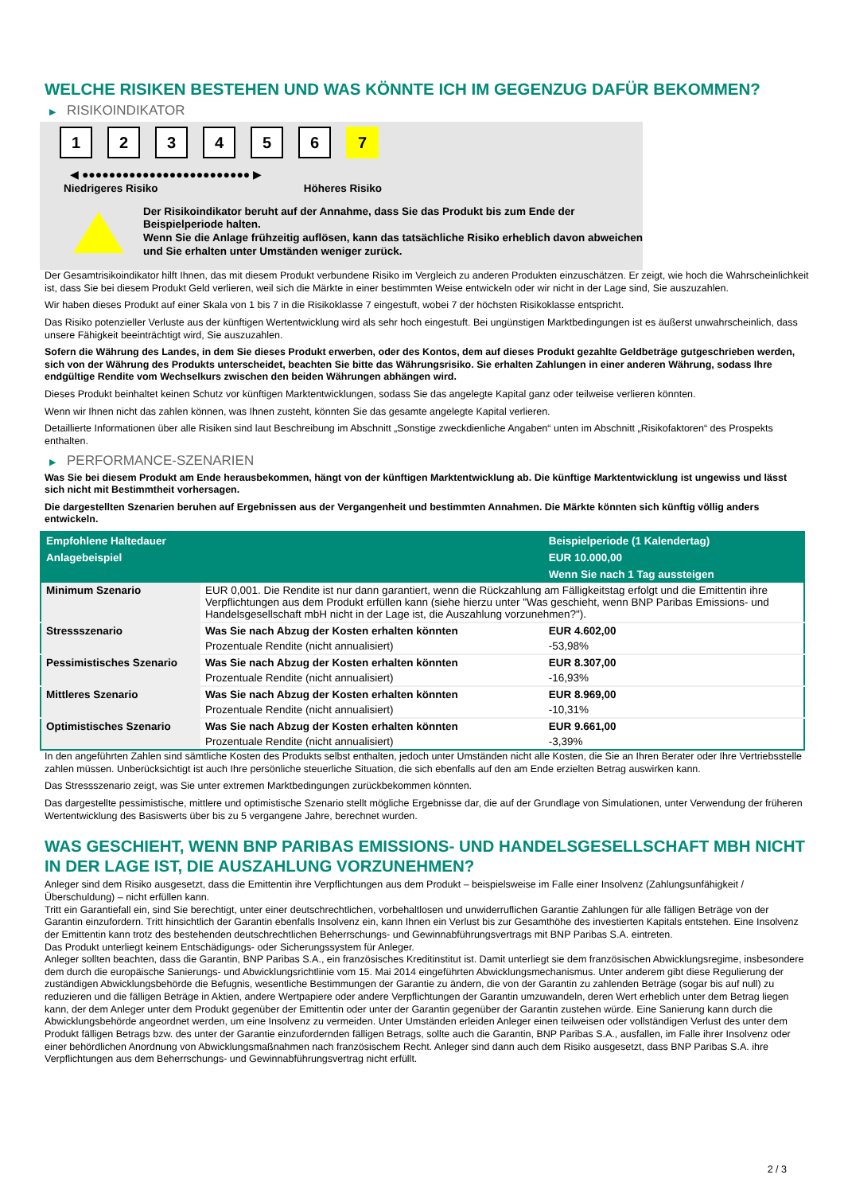WELCHE RISIKEN BESTEHEN UND WAS KÖNNTE ICH IM GEGENZUG DAFÜR BEKOMMEN?
▶ RISIKOINDIKATOR
1 2 3 4 5 6 7
◀ ●●●●●●●●●●●●●●●●●●●●●●●●● ▶
Niedrigeres Risiko Höheres Risiko
Der Risikoindikator beruht auf der Annahme, dass Sie das Produkt bis zum Ende der Beispielperiode halten.
Wenn Sie die Anlage frühzeitig auflösen, kann das tatsächliche Risiko erheblich davon abweichen und Sie erhalten unter Umständen weniger zurück.
Der Gesamtrisikoindikator hilft Ihnen, das mit diesem Produkt verbundene Risiko im Vergleich zu anderen Produkten einzuschätzen. Er zeigt, wie hoch die Wahrscheinlichkeit ist, dass Sie bei diesem Produkt Geld verlieren, weil sich die Märkte in einer bestimmten Weise entwickeln oder wir nicht in der Lage sind, Sie auszuzahlen.
Wir haben dieses Produkt auf einer Skala von 1 bis 7 in die Risikoklasse 7 eingestuft, wobei 7 der höchsten Risikoklasse entspricht.
Das Risiko potenzieller Verluste aus der künftigen Wertentwicklung wird als sehr hoch eingestuft. Bei ungünstigen Marktbedingungen ist es äußerst unwahrscheinlich, dass unsere Fähigkeit beeinträchtigt wird, Sie auszuzahlen.
Sofern die Währung des Landes, in dem Sie dieses Produkt erwerben, oder des Kontos, dem auf dieses Produkt gezahlte Geldbeträge gutgeschrieben werden, sich von der Währung des Produkts unterscheidet, beachten Sie bitte das Währungsrisiko. Sie erhalten Zahlungen in einer anderen Währung, sodass Ihre endgültige Rendite vom Wechselkurs zwischen den beiden Währungen abhängen wird.
Dieses Produkt beinhaltet keinen Schutz vor künftigen Marktentwicklungen, sodass Sie das angelegte Kapital ganz oder teilweise verlieren könnten.
Wenn wir Ihnen nicht das zahlen können, was Ihnen zusteht, könnten Sie das gesamte angelegte Kapital verlieren.
Detaillierte Informationen über alle Risiken sind laut Beschreibung im Abschnitt „Sonstige zweckdienliche Angaben“ unten im Abschnitt „Risikofaktoren“ des Prospekts enthalten.
▶ PERFORMANCE-SZENARIEN
Was Sie bei diesem Produkt am Ende herausbekommen, hängt von der künftigen Marktentwicklung ab. Die künftige Marktentwicklung ist ungewiss und lässt sich nicht mit Bestimmtheit vorhersagen.
Die dargestellten Szenarien beruhen auf Ergebnissen aus der Vergangenheit und bestimmten Annahmen. Die Märkte könnten sich künftig völlig anders entwickeln.
| Empfohlene Haltedauer | | Beispielperiode (1 Kalendertag) |
| --- | --- | --- |
| Anlagebeispiel | | EUR 10.000,00 |
| | | Wenn Sie nach 1 Tag aussteigen |
| Minimum Szenario | EUR 0,001. Die Rendite ist nur dann garantiert, wenn die Rückzahlung am Fälligkeitstag erfolgt und die Emittentin ihre Verpflichtungen aus dem Produkt erfüllen kann (siehe hierzu unter "Was geschieht, wenn BNP Paribas Emissions- und Handelsgesellschaft mbH nicht in der Lage ist, die Auszahlung vorzunehmen?"). | |
| Stressszenario | Was Sie nach Abzug der Kosten erhalten könnten | EUR 4.602,00 |
| | Prozentuale Rendite (nicht annualisiert) | -53,98% |
| Pessimistisches Szenario | Was Sie nach Abzug der Kosten erhalten könnten | EUR 8.307,00 |
| | Prozentuale Rendite (nicht annualisiert) | -16,93% |
| Mittleres Szenario | Was Sie nach Abzug der Kosten erhalten könnten | EUR 8.969,00 |
| | Prozentuale Rendite (nicht annualisiert) | -10,31% |
| Optimistisches Szenario | Was Sie nach Abzug der Kosten erhalten könnten | EUR 9.661,00 |
| | Prozentuale Rendite (nicht annualisiert) | -3,39% |
In den angeführten Zahlen sind sämtliche Kosten des Produkts selbst enthalten, jedoch unter Umständen nicht alle Kosten, die Sie an Ihren Berater oder Ihre Vertriebsstelle zahlen müssen. Unberücksichtigt ist auch Ihre persönliche steuerliche Situation, die sich ebenfalls auf den am Ende erzielten Betrag auswirken kann.
Das Stressszenario zeigt, was Sie unter extremen Marktbedingungen zurückbekommen könnten.
Das dargestellte pessimistische, mittlere und optimistische Szenario stellt mögliche Ergebnisse dar, die auf der Grundlage von Simulationen, unter Verwendung der früheren Wertentwicklung des Basiswerts über bis zu 5 vergangene Jahre, berechnet wurden.
WAS GESCHIEHT, WENN BNP PARIBAS EMISSIONS- UND HANDELSGESELLSCHAFT MBH NICHT IN DER LAGE IST, DIE AUSZAHLUNG VORZUNEHMEN?
Anleger sind dem Risiko ausgesetzt, dass die Emittentin ihre Verpflichtungen aus dem Produkt – beispielsweise im Falle einer Insolvenz (Zahlungsunfähigkeit / Überschuldung) – nicht erfüllen kann.
Tritt ein Garantiefall ein, sind Sie berechtigt, unter einer deutschrechtlichen, vorbehaltlosen und unwiderruflichen Garantie Zahlungen für alle fälligen Beträge von der Garantin einzufordern. Tritt hinsichtlich der Garantin ebenfalls Insolvenz ein, kann Ihnen ein Verlust bis zur Gesamthöhe des investierten Kapitals entstehen. Eine Insolvenz der Emittentin kann trotz des bestehenden deutschrechtlichen Beherrschungs- und Gewinnabführungsvertrags mit BNP Paribas S.A. eintreten.
Das Produkt unterliegt keinem Entschädigungs- oder Sicherungssystem für Anleger.
Anleger sollten beachten, dass die Garantin, BNP Paribas S.A., ein französisches Kreditinstitut ist. Damit unterliegt sie dem französischen Abwicklungsregime, insbesondere dem durch die europäische Sanierungs- und Abwicklungsrichtlinie vom 15. Mai 2014 eingeführten Abwicklungsmechanismus. Unter anderem gibt diese Regulierung der zuständigen Abwicklungsbehörde die Befugnis, wesentliche Bestimmungen der Garantie zu ändern, die von der Garantin zu zahlenden Beträge (sogar bis auf null) zu reduzieren und die fälligen Beträge in Aktien, andere Wertpapiere oder andere Verpflichtungen der Garantin umzuwandeln, deren Wert erheblich unter dem Betrag liegen kann, der dem Anleger unter dem Produkt gegenüber der Emittentin oder unter der Garantin gegenüber der Garantin zustehen würde. Eine Sanierung kann durch die Abwicklungsbehörde angeordnet werden, um eine Insolvenz zu vermeiden. Unter Umständen erleiden Anleger einen teilweisen oder vollständigen Verlust des unter dem Produkt fälligen Betrags bzw. des unter der Garantie einzufordernden fälligen Betrags, sollte auch die Garantin, BNP Paribas S.A., ausfallen, im Falle ihrer Insolvenz oder einer behördlichen Anordnung von Abwicklungsmaßnahmen nach französischem Recht. Anleger sind dann auch dem Risiko ausgesetzt, dass BNP Paribas S.A. ihre Verpflichtungen aus dem Beherrschungs- und Gewinnabführungsvertrag nicht erfüllt.
2 / 3